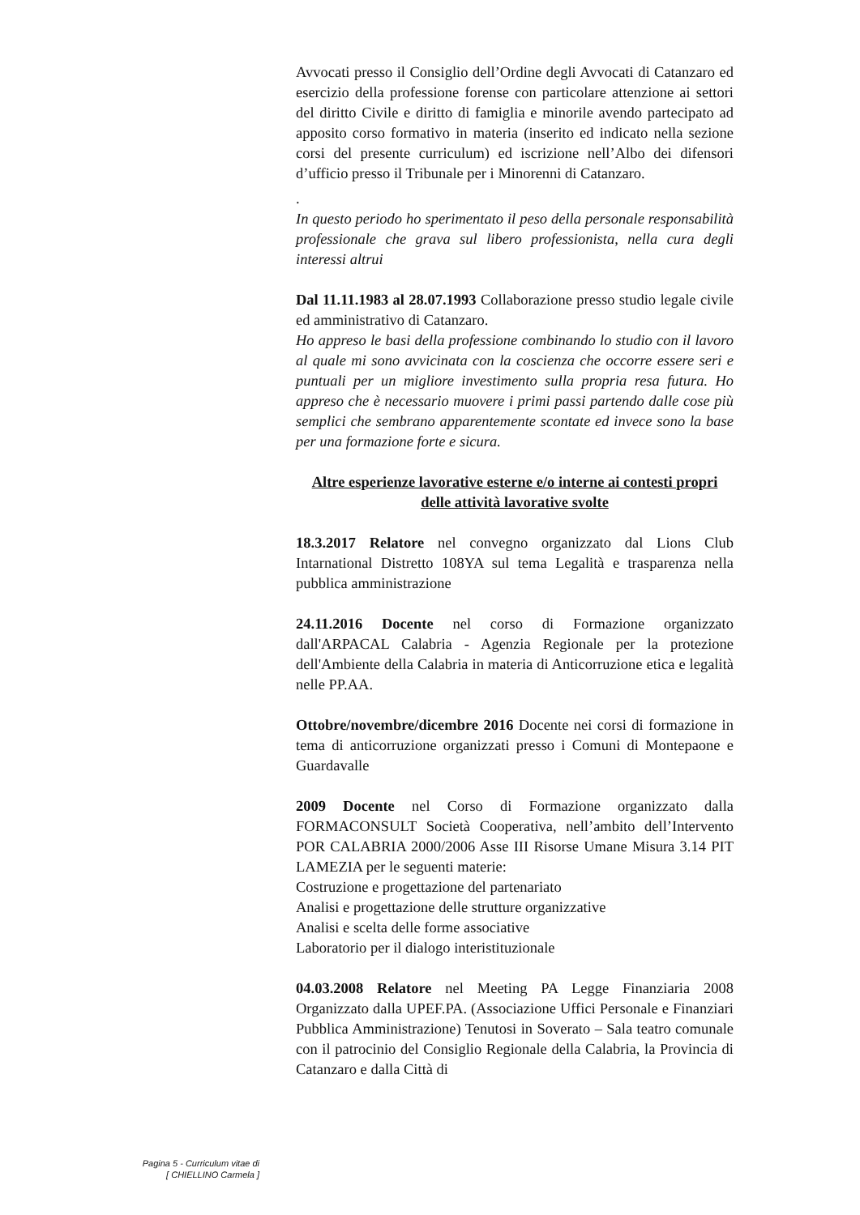Avvocati presso il Consiglio dell’Ordine degli Avvocati di Catanzaro ed esercizio della professione forense con particolare attenzione ai settori del diritto Civile e diritto di famiglia e minorile avendo partecipato ad apposito corso formativo in materia (inserito ed indicato nella sezione corsi del presente curriculum) ed iscrizione nell’Albo dei difensori d’ufficio presso il Tribunale per i Minorenni di Catanzaro.
.
In questo periodo ho sperimentato il peso della personale responsabilità professionale che grava sul libero professionista, nella cura degli interessi altrui
Dal 11.11.1983 al 28.07.1993 Collaborazione presso studio legale civile ed amministrativo di Catanzaro.
Ho appreso le basi della professione combinando lo studio con il lavoro al quale mi sono avvicinata con la coscienza che occorre essere seri e puntuali per un migliore investimento sulla propria resa futura. Ho appreso che è necessario muovere i primi passi partendo dalle cose più semplici che sembrano apparentemente scontate ed invece sono la base per una formazione forte e sicura.
Altre esperienze lavorative esterne e/o interne ai contesti propri delle attività lavorative svolte
18.3.2017 Relatore nel convegno organizzato dal Lions Club Intarnational Distretto 108YA sul tema Legalità e trasparenza nella pubblica amministrazione
24.11.2016 Docente nel corso di Formazione organizzato dall'ARPACAL Calabria - Agenzia Regionale per la protezione dell'Ambiente della Calabria in materia di Anticorruzione etica e legalità nelle PP.AA.
Ottobre/novembre/dicembre 2016 Docente nei corsi di formazione in tema di anticorruzione organizzati presso i Comuni di Montepaone e Guardavalle
2009 Docente nel Corso di Formazione organizzato dalla FORMACONSULT Società Cooperativa, nell’ambito dell’Intervento POR CALABRIA 2000/2006 Asse III Risorse Umane Misura 3.14 PIT LAMEZIA per le seguenti materie:
Costruzione e progettazione del partenariato
Analisi e progettazione delle strutture organizzative
Analisi e scelta delle forme associative
Laboratorio per il dialogo interistituzionale
04.03.2008 Relatore nel Meeting PA Legge Finanziaria 2008 Organizzato dalla UPEF.PA. (Associazione Uffici Personale e Finanziari Pubblica Amministrazione) Tenutosi in Soverato – Sala teatro comunale con il patrocinio del Consiglio Regionale della Calabria, la Provincia di Catanzaro e dalla Città di
Pagina 5 - Curriculum vitae di
[ CHIELLINO Carmela ]